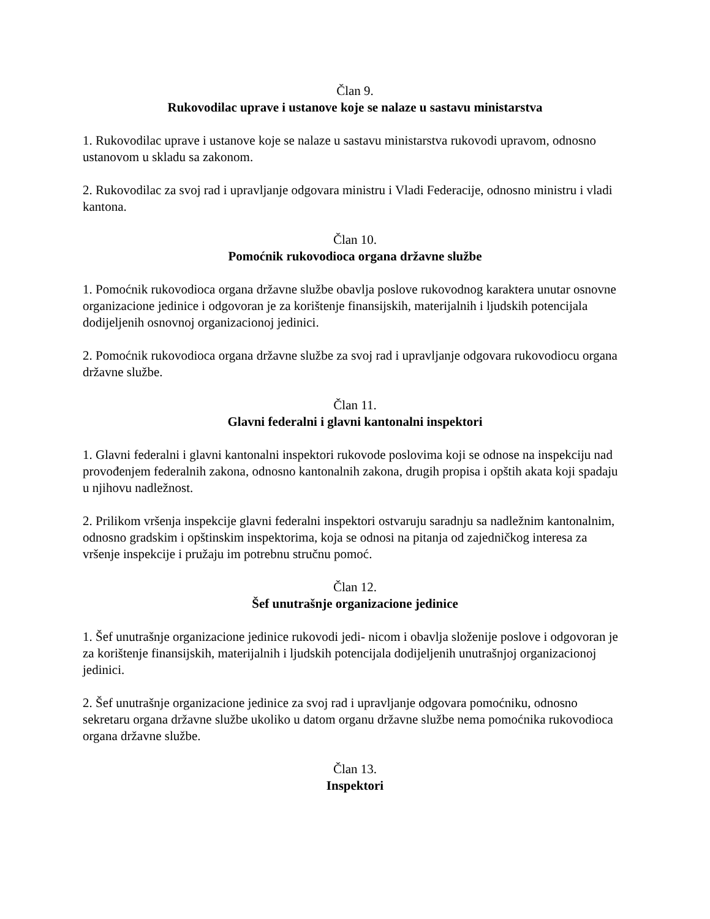Član 9.
Rukovodilac uprave i ustanove koje se nalaze u sastavu ministarstva
1. Rukovodilac uprave i ustanove koje se nalaze u sastavu ministarstva rukovodi upravom, odnosno ustanovom u skladu sa zakonom.
2. Rukovodilac za svoj rad i upravljanje odgovara ministru i Vladi Federacije, odnosno ministru i vladi kantona.
Član 10.
Pomoćnik rukovodioca organa državne službe
1. Pomoćnik rukovodioca organa državne službe obavlja poslove rukovodnog karaktera unutar osnovne organizacione jedinice i odgovoran je za korištenje finansijskih, materijalnih i ljudskih potencijala dodijeljenih osnovnoj organizacionoj jedinici.
2. Pomoćnik rukovodioca organa državne službe za svoj rad i upravljanje odgovara rukovodiocu organa državne službe.
Član 11.
Glavni federalni i glavni kantonalni inspektori
1. Glavni federalni i glavni kantonalni inspektori rukovode poslovima koji se odnose na inspekciju nad provođenjem federalnih zakona, odnosno kantonalnih zakona, drugih propisa i opštih akata koji spadaju u njihovu nadležnost.
2. Prilikom vršenja inspekcije glavni federalni inspektori ostvaruju saradnju sa nadležnim kantonalnim, odnosno gradskim i opštinskim inspektorima, koja se odnosi na pitanja od zajedničkog interesa za vršenje inspekcije i pružaju im potrebnu stručnu pomoć.
Član 12.
Šef unutrašnje organizacione jedinice
1. Šef unutrašnje organizacione jedinice rukovodi jedi- nicom i obavlja složenije poslove i odgovoran je za korištenje finansijskih, materijalnih i ljudskih potencijala dodijeljenih unutrašnjoj organizacionoj jedinici.
2. Šef unutrašnje organizacione jedinice za svoj rad i upravljanje odgovara pomoćniku, odnosno sekretaru organa državne službe ukoliko u datom organu državne službe nema pomoćnika rukovodioca organa državne službe.
Član 13.
Inspektori